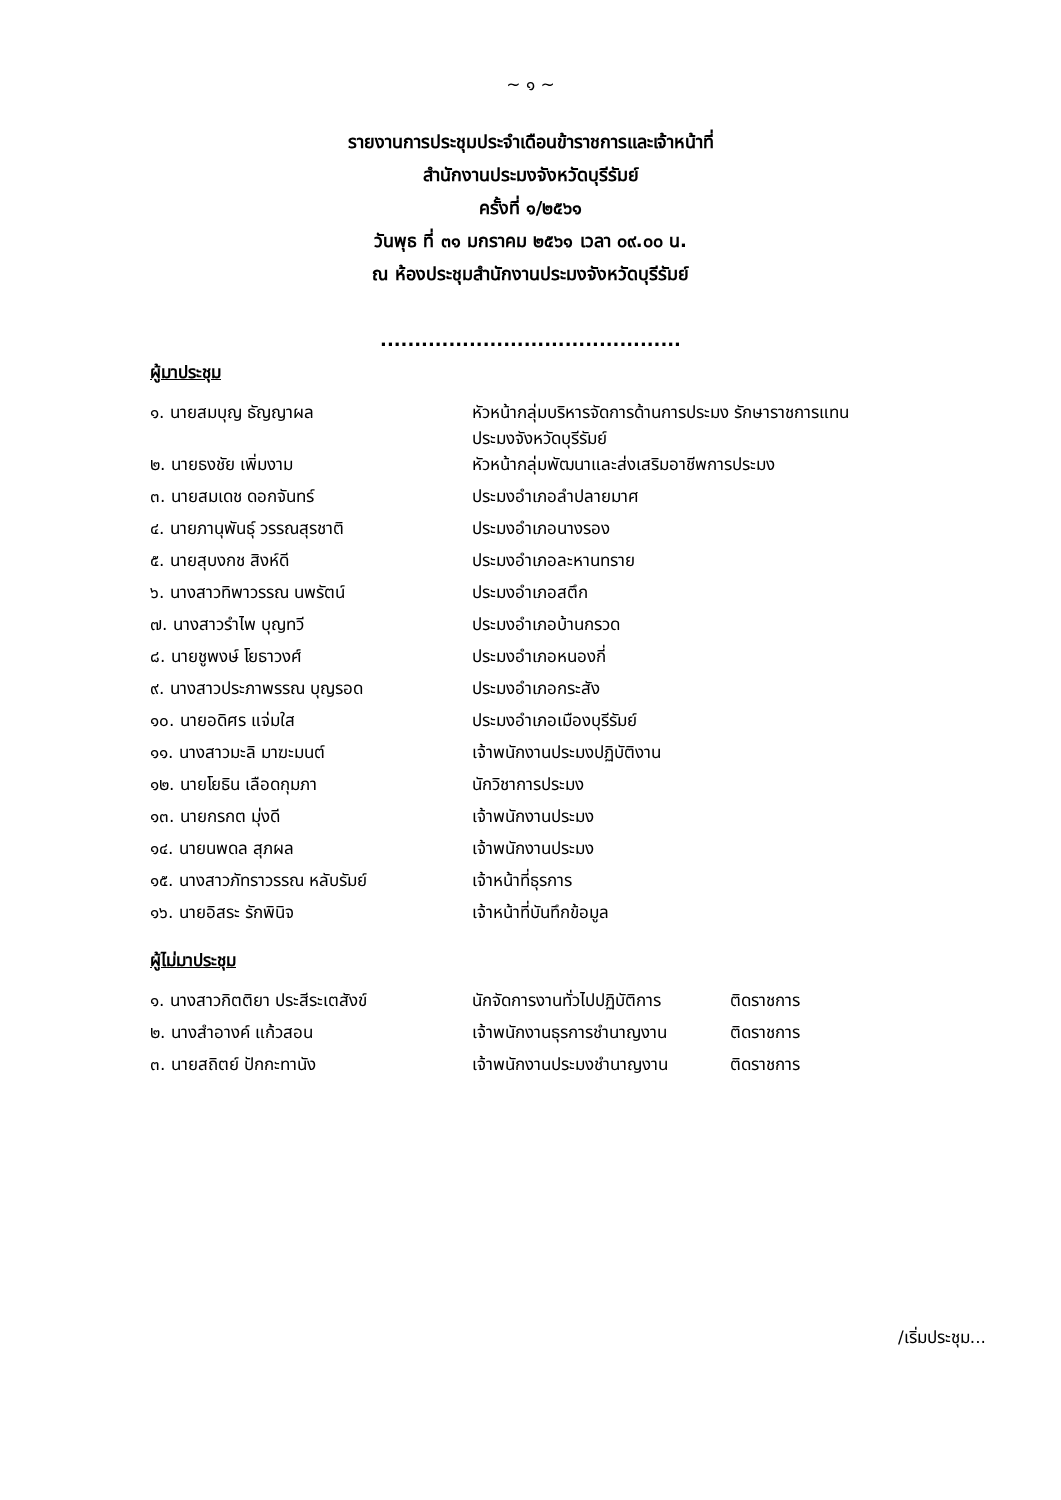~ ๑ ~
รายงานการประชุมประจำเดือนข้าราชการและเจ้าหน้าที่
สำนักงานประมงจังหวัดบุรีรัมย์
ครั้งที่ ๑/๒๕๖๑
วันพุธ ที่ ๓๑ มกราคม ๒๕๖๑ เวลา ๐๙.๐๐ น.
ณ ห้องประชุมสำนักงานประมงจังหวัดบุรีรัมย์
............................................
ผู้มาประชุม
| ๑. นายสมบุญ ธัญญาผล | หัวหน้ากลุ่มบริหารจัดการด้านการประมง รักษาราชการแทน ประมงจังหวัดบุรีรัมย์ |
| ๒. นายธงชัย เพิ่มงาม | หัวหน้ากลุ่มพัฒนาและส่งเสริมอาชีพการประมง |
| ๓. นายสมเดช ดอกจันทร์ | ประมงอำเภอลำปลายมาศ |
| ๔. นายภานุพันธุ์ วรรณสุรชาติ | ประมงอำเภอนางรอง |
| ๕. นายสุบงกช สิงห์ดี | ประมงอำเภอละหานทราย |
| ๖. นางสาวทิพาวรรณ นพรัตน์ | ประมงอำเภอสตึก |
| ๗. นางสาวรำไพ บุญทวี | ประมงอำเภอบ้านกรวด |
| ๘. นายชูพงษ์ โยธาวงศ์ | ประมงอำเภอหนองกี่ |
| ๙. นางสาวประภาพรรณ บุญรอด | ประมงอำเภอกระสัง |
| ๑๐. นายอดิศร แจ่มใส | ประมงอำเภอเมืองบุรีรัมย์ |
| ๑๑. นางสาวมะลิ มาฆะมนต์ | เจ้าพนักงานประมงปฏิบัติงาน |
| ๑๒. นายโยธิน เลือดกุมภา | นักวิชาการประมง |
| ๑๓. นายกรกต มุ่งดี | เจ้าพนักงานประมง |
| ๑๔. นายนพดล สุภผล | เจ้าพนักงานประมง |
| ๑๕. นางสาวภัทราวรรณ หลับรัมย์ | เจ้าหน้าที่ธุรการ |
| ๑๖. นายอิสระ รักพินิจ | เจ้าหน้าที่บันทึกข้อมูล |
ผู้ไม่มาประชุม
| ๑. นางสาวกิตติยา ประสีระเตสังข์ | นักจัดการงานทั่วไปปฏิบัติการ | ติดราชการ |
| ๒. นางสำอางค์ แก้วสอน | เจ้าพนักงานธุรการชำนาญงาน | ติดราชการ |
| ๓. นายสถิตย์ ปักกะทานัง | เจ้าพนักงานประมงชำนาญงาน | ติดราชการ |
/เริ่มประชุม...